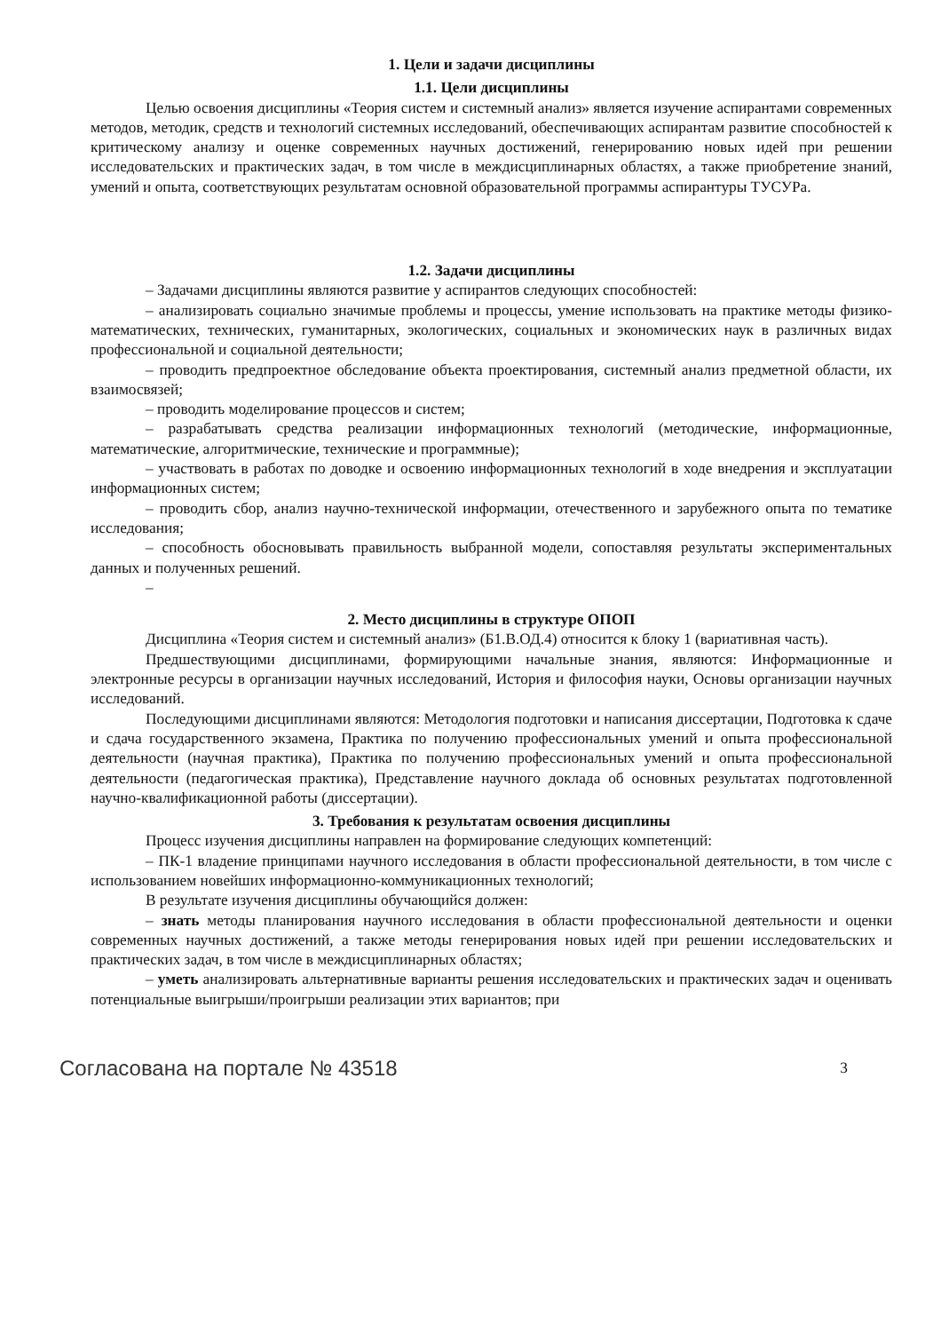1. Цели и задачи дисциплины
1.1. Цели дисциплины
Целью освоения дисциплины «Теория систем и системный анализ» является изучение аспирантами современных методов, методик, средств и технологий системных исследований, обеспечивающих аспирантам развитие способностей к критическому анализу и оценке современных научных достижений, генерированию новых идей при решении исследовательских и практических задач, в том числе в междисциплинарных областях, а также приобретение знаний, умений и опыта, соответствующих результатам основной образовательной программы аспирантуры ТУСУРа.
1.2. Задачи дисциплины
– Задачами дисциплины являются развитие у аспирантов следующих способностей:
– анализировать социально значимые проблемы и процессы, умение использовать на практике методы физико-математических, технических, гуманитарных, экологических, социальных и экономических наук в различных видах профессиональной и социальной деятельности;
– проводить предпроектное обследование объекта проектирования, системный анализ предметной области, их взаимосвязей;
– проводить моделирование процессов и систем;
– разрабатывать средства реализации информационных технологий (методические, информационные, математические, алгоритмические, технические и программные);
– участвовать в работах по доводке и освоению информационных технологий в ходе внедрения и эксплуатации информационных систем;
– проводить сбор, анализ научно-технической информации, отечественного и зарубежного опыта по тематике исследования;
– способность обосновывать правильность выбранной модели, сопоставляя результаты экспериментальных данных и полученных решений.
–
2. Место дисциплины в структуре ОПОП
Дисциплина «Теория систем и системный анализ» (Б1.В.ОД.4) относится к блоку 1 (вариативная часть).
Предшествующими дисциплинами, формирующими начальные знания, являются: Информационные и электронные ресурсы в организации научных исследований, История и философия науки, Основы организации научных исследований.
Последующими дисциплинами являются: Методология подготовки и написания диссертации, Подготовка к сдаче и сдача государственного экзамена, Практика по получению профессиональных умений и опыта профессиональной деятельности (научная практика), Практика по получению профессиональных умений и опыта профессиональной деятельности (педагогическая практика), Представление научного доклада об основных результатах подготовленной научно-квалификационной работы (диссертации).
3. Требования к результатам освоения дисциплины
Процесс изучения дисциплины направлен на формирование следующих компетенций:
– ПК-1 владение принципами научного исследования в области профессиональной деятельности, в том числе с использованием новейших информационно-коммуникационных технологий;
В результате изучения дисциплины обучающийся должен:
– знать методы планирования научного исследования в области профессиональной деятельности и оценки современных научных достижений, а также методы генерирования новых идей при решении исследовательских и практических задач, в том числе в междисциплинарных областях;
– уметь анализировать альтернативные варианты решения исследовательских и практических задач и оценивать потенциальные выигрыши/проигрыши реализации этих вариантов; при
Согласована на портале № 43518 3